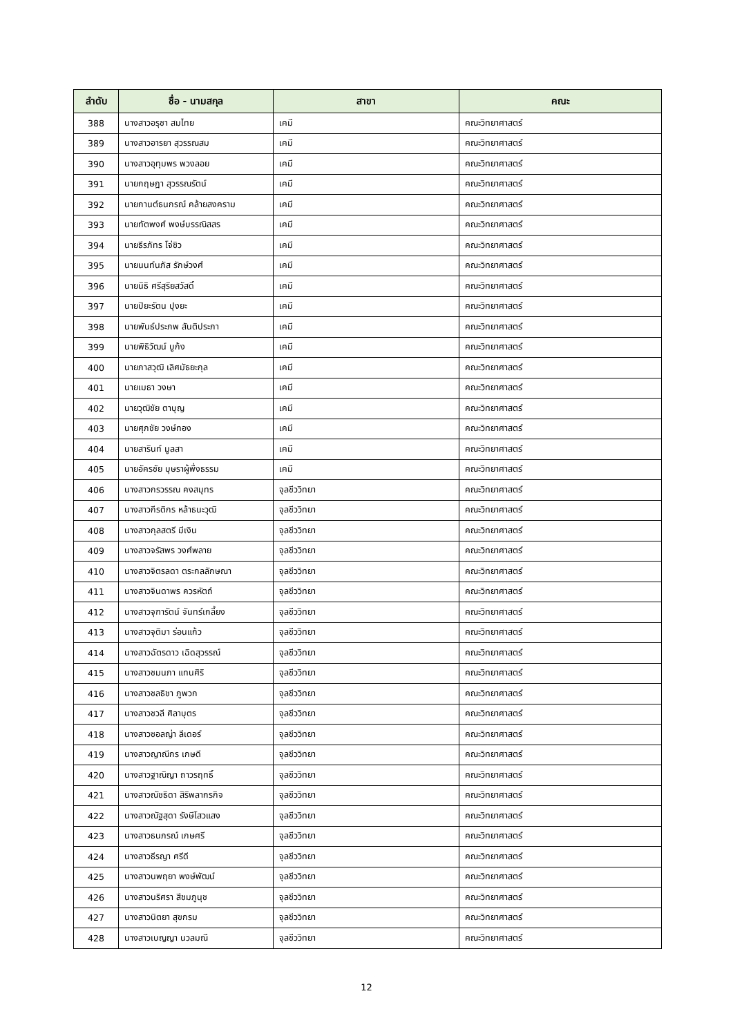| ลำดับ | ชื่อ - นามสกุล | สาขา | คณะ |
| --- | --- | --- | --- |
| 388 | นางสาวอรุชา สมไทย | เคมี | คณะวิทยาศาสตร์ |
| 389 | นางสาวอารยา สุวรรณสม | เคมี | คณะวิทยาศาสตร์ |
| 390 | นางสาวอุทุมพร พวงลอย | เคมี | คณะวิทยาศาสตร์ |
| 391 | นายกฤษฎา สุวรรณรัตน์ | เคมี | คณะวิทยาศาสตร์ |
| 392 | นายกานต์ธนกรณ์ คล้ายสงคราม | เคมี | คณะวิทยาศาสตร์ |
| 393 | นายทัตพงศ์ พงษ์บรรณิสสร | เคมี | คณะวิทยาศาสตร์ |
| 394 | นายธีรภัทร โจ่ซิว | เคมี | คณะวิทยาศาสตร์ |
| 395 | นายนนท์นภัส รักษ์วงศ์ | เคมี | คณะวิทยาศาสตร์ |
| 396 | นายนิธิ ศรีสุริยสวัสดิ์ | เคมี | คณะวิทยาศาสตร์ |
| 397 | นายปิยะรัตน ปุงยะ | เคมี | คณะวิทยาศาสตร์ |
| 398 | นายพันธ์ประภพ สันติประภา | เคมี | คณะวิทยาศาสตร์ |
| 399 | นายพิธิวัฒน์ บูก้ง | เคมี | คณะวิทยาศาสตร์ |
| 400 | นายภาสวุฒิ เลิศมัธยะกุล | เคมี | คณะวิทยาศาสตร์ |
| 401 | นายเมธา วงษา | เคมี | คณะวิทยาศาสตร์ |
| 402 | นายวุฒิชัย ตาบุญ | เคมี | คณะวิทยาศาสตร์ |
| 403 | นายศุภชัย วงษ์ทอง | เคมี | คณะวิทยาศาสตร์ |
| 404 | นายสารินท์ มูลสา | เคมี | คณะวิทยาศาสตร์ |
| 405 | นายอัครชัย บุษราผู้พึ่งธรรม | เคมี | คณะวิทยาศาสตร์ |
| 406 | นางสาวกรวรรณ คงสมุทร | จุลชีววิทยา | คณะวิทยาศาสตร์ |
| 407 | นางสาวกีรติกร หล้าธนะวุฒิ | จุลชีววิทยา | คณะวิทยาศาสตร์ |
| 408 | นางสาวกุลสตรี มีเงิน | จุลชีววิทยา | คณะวิทยาศาสตร์ |
| 409 | นางสาวจรัสพร วงศ์พลาย | จุลชีววิทยา | คณะวิทยาศาสตร์ |
| 410 | นางสาวจิตรลดา ตระกลลักษณา | จุลชีววิทยา | คณะวิทยาศาสตร์ |
| 411 | นางสาวจินดาพร ควรหัตถ์ | จุลชีววิทยา | คณะวิทยาศาสตร์ |
| 412 | นางสาวจุฑารัตน์ จันทร์เกลี้ยง | จุลชีววิทยา | คณะวิทยาศาสตร์ |
| 413 | นางสาวจุติมา ร่อนแก้ว | จุลชีววิทยา | คณะวิทยาศาสตร์ |
| 414 | นางสาวฉัตรดาว เฉิดสุวรรณ์ | จุลชีววิทยา | คณะวิทยาศาสตร์ |
| 415 | นางสาวชมนภา แทนศิริ | จุลชีววิทยา | คณะวิทยาศาสตร์ |
| 416 | นางสาวชลธิชา ภูพวก | จุลชีววิทยา | คณะวิทยาศาสตร์ |
| 417 | นางสาวชวลี ศิลาบุตร | จุลชีววิทยา | คณะวิทยาศาสตร์ |
| 418 | นางสาวซอลญ่า ลีเดอร์ | จุลชีววิทยา | คณะวิทยาศาสตร์ |
| 419 | นางสาวญาณีกร เกษดี | จุลชีววิทยา | คณะวิทยาศาสตร์ |
| 420 | นางสาวฐาณิญา ถาวรฤทธิ์ | จุลชีววิทยา | คณะวิทยาศาสตร์ |
| 421 | นางสาวณัชธิดา สิริพลากรกิจ | จุลชีววิทยา | คณะวิทยาศาสตร์ |
| 422 | นางสาวณัฐสุดา รังษีโสวแสง | จุลชีววิทยา | คณะวิทยาศาสตร์ |
| 423 | นางสาวธนภรณ์ เกษศรี | จุลชีววิทยา | คณะวิทยาศาสตร์ |
| 424 | นางสาวธีรญา ศรีดี | จุลชีววิทยา | คณะวิทยาศาสตร์ |
| 425 | นางสาวนพฤยา พงษ์พัฒน์ | จุลชีววิทยา | คณะวิทยาศาสตร์ |
| 426 | นางสาวนริศรา สีชมภูนุช | จุลชีววิทยา | คณะวิทยาศาสตร์ |
| 427 | นางสาวนิตยา สุขกรม | จุลชีววิทยา | คณะวิทยาศาสตร์ |
| 428 | นางสาวเบญญา นวลมณี | จุลชีววิทยา | คณะวิทยาศาสตร์ |
12